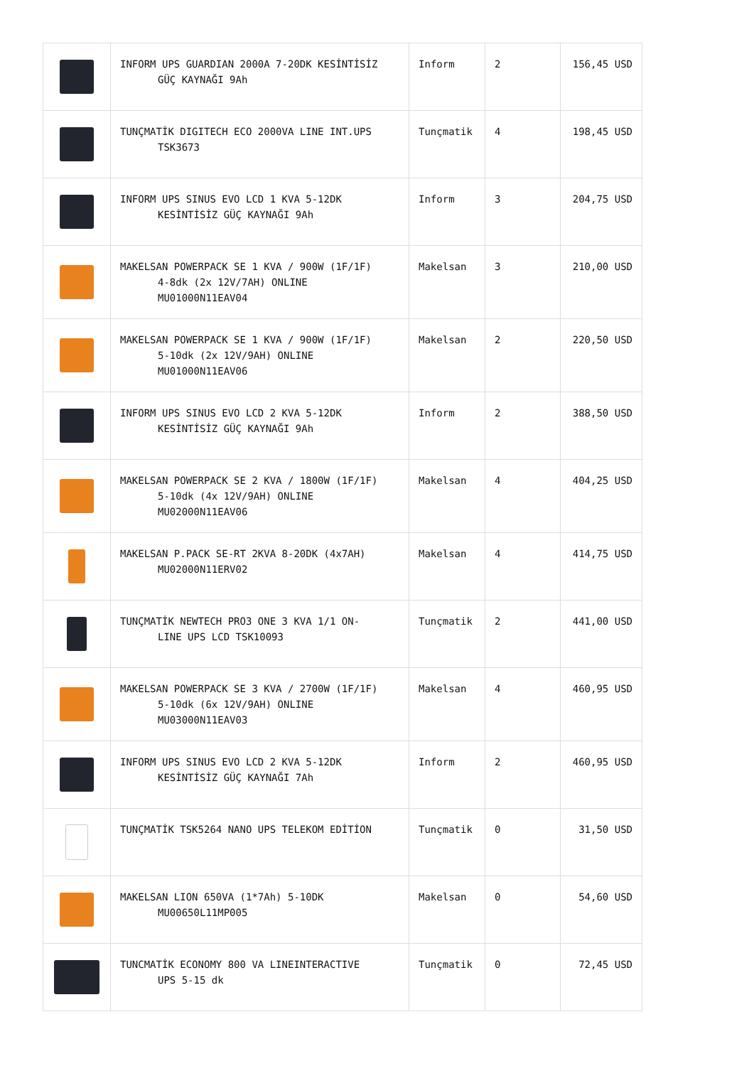| | INFORM UPS GUARDIAN 2000A 7-20DK KESİNTİSİZ GÜÇ KAYNAĞI 9Ah | Inform | 2 | 156,45 USD |
| | TUNÇMATİK DIGITECH ECO 2000VA LINE INT.UPS TSK3673 | Tunçmatik | 4 | 198,45 USD |
| | INFORM UPS SINUS EVO LCD 1 KVA 5-12DK KESİNTİSİZ GÜÇ KAYNAĞI 9Ah | Inform | 3 | 204,75 USD |
| | MAKELSAN POWERPACK SE 1 KVA / 900W (1F/1F) 4-8dk (2x 12V/7AH) ONLINE MU01000N11EAV04 | Makelsan | 3 | 210,00 USD |
| | MAKELSAN POWERPACK SE 1 KVA / 900W (1F/1F) 5-10dk (2x 12V/9AH) ONLINE MU01000N11EAV06 | Makelsan | 2 | 220,50 USD |
| | INFORM UPS SINUS EVO LCD 2 KVA 5-12DK KESİNTİSİZ GÜÇ KAYNAĞI 9Ah | Inform | 2 | 388,50 USD |
| | MAKELSAN POWERPACK SE 2 KVA / 1800W (1F/1F) 5-10dk (4x 12V/9AH) ONLINE MU02000N11EAV06 | Makelsan | 4 | 404,25 USD |
| | MAKELSAN P.PACK SE-RT 2KVA 8-20DK (4x7AH) MU02000N11ERV02 | Makelsan | 4 | 414,75 USD |
| | TUNÇMATİK NEWTECH PRO3 ONE 3 KVA 1/1 ON- LINE UPS LCD TSK10093 | Tunçmatik | 2 | 441,00 USD |
| | MAKELSAN POWERPACK SE 3 KVA / 2700W (1F/1F) 5-10dk (6x 12V/9AH) ONLINE MU03000N11EAV03 | Makelsan | 4 | 460,95 USD |
| | INFORM UPS SINUS EVO LCD 2 KVA 5-12DK KESİNTİSİZ GÜÇ KAYNAĞI 7Ah | Inform | 2 | 460,95 USD |
| | TUNÇMATİK TSK5264 NANO UPS TELEKOM EDİTİON | Tunçmatik | 0 | 31,50 USD |
| | MAKELSAN LION 650VA (1*7Ah) 5-10DK MU00650L11MP005 | Makelsan | 0 | 54,60 USD |
| | TUNCMATİK ECONOMY 800 VA LINEINTERACTIVE UPS 5-15 dk | Tunçmatik | 0 | 72,45 USD |